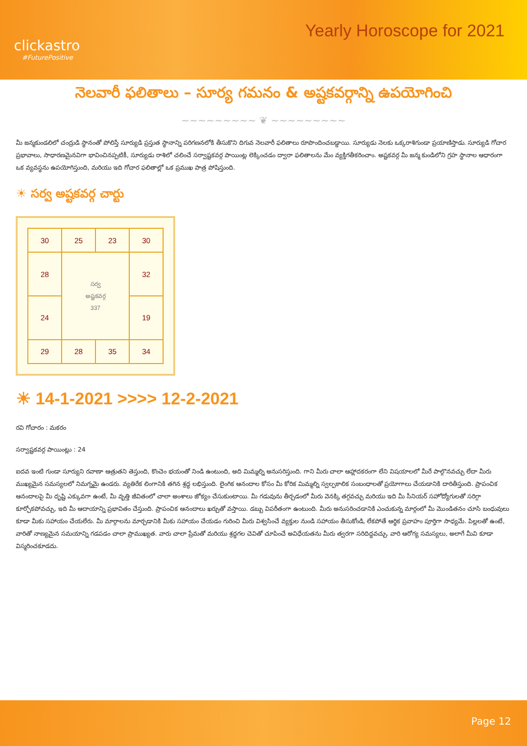clickastro
#FuturePositive
Yearly Horoscope for 2021
నెలవారీ ఫలితాలు – సూర్య గమనం & అష్టకవర్గాన్ని ఉపయోగించి
~~~~~~~~~ ❦ ~~~~~~~~~
మీ జన్మకుండలిలో చంద్రుడి స్థానంతో పోలిస్తే సూర్యుడి ప్రస్తుత స్థానాన్ని పరిగణనలోకి తీసుకొని దిగువ నెలవారీ ఫలితాలు రూపొందించబడ్డాయి. సూర్యుడు నెలకు ఒక్కరాశిగుండా ప్రయాణిస్తాడు. సూర్యుడి గోచార ప్రభావాలు, సాధారణమైనవిగా భావించినప్పటికీ, సూర్యుడు రాశిలో చలించే సర్వాష్టకవర్గ పాయింట్ల లెక్కించడం ద్వారా ఫలితాలను మేం వ్యక్తిగతీకరించాం. అష్టకవర్గ మీ జన్మ కుండిలోని గ్రహ స్థానాల ఆధారంగా ఒక వ్యవస్థను ఉపయోగిస్తుంది, మరియు ఇది గోచార ఫలితాల్లో ఒక ప్రముఖ పాత్ర పోషిస్తుంది.
☀ సర్వ అష్టకవర్గ చార్టు
| 30 | 25 | 23 | 30 |
| 28 | సర్వ అష్టకవర్గ 337 | | 32 |
| 24 | | | 19 |
| 29 | 28 | 35 | 34 |
☀ 14-1-2021 >>>> 12-2-2021
రవి గోచారం : మకరం
సర్వాష్టకవర్గ పాయింట్లు : 24
ఐదవ ఇంటి గుండా సూర్యుని రవాణా ఆత్రుతని తెస్తుంది, కొంచెం భయంతో నిండి ఉంటుంది, అది మిమ్మల్ని అనుసరిస్తుంది. గాని మీరు చాలా ఆహ్లాదకరంగా లేని విషయాలలో మీరే పాల్గొనవచ్చు లేదా మీరు ముఖ్యమైన సమస్యలలో నిమగ్నమై ఉండరు. వ్యతిరేక లింగానికి తగిన శ్రద్ధ లభిస్తుంది. లైంగిక ఆనందాల కోసం మీ కోరిక మిమ్మల్ని స్వల్పకాలిక సంబంధాలతో ప్రయోగాలు చేయడానికి దారితీస్తుంది. ప్రాపంచిక ఆనందాలపై మీ దృష్టి ఎక్కువగా ఉంటే, మీ వృత్తి జీవితంలో చాలా అంశాలు జోక్యం చేసుకుంటాయి. మీ గడువును తీర్చడంలో మీరు వెనక్కి తగ్గవచ్చు మరియు ఇది మీ సీనియర్ సహోద్యోగులతో సరిగ్గా కూర్చోకపోవచ్చు, ఇది మీ ఆదాయాన్ని ప్రభావితం చేస్తుంది. ప్రాపంచిక ఆనందాలు ఖర్చుతో వస్తాయి. డబ్బు విపరీతంగా ఉంటుంది. మీరు అనుసరించడానికి ఎంచుకున్న మార్గంలో మీ మొండితనం చూసి బంధువులు కూడా మీకు సహాయం చేయలేరు. మీ మార్గాలను మార్చడానికి మీకు సహాయం చేయడం గురించి మీరు విశ్వసించే వ్యక్తుల నుండి సహాయం తీసుకోండి, లేకపోతే ఆర్థిక ప్రవాహం పూర్తిగా సాధ్యమే. పిల్లలతో ఉంటే, వారితో నాణ్యమైన సమయాన్ని గడపడం చాలా ప్రాముఖ్యత. వారు చాలా ప్రేమతో మరియు శ్రద్ధగల చెవితో చూపించే అవిధేయతను మీరు త్వరగా సరిదిద్దవచ్చు. వారి ఆరోగ్య సమస్యలు, అలాగే మీవి కూడా విస్మరించకూడదు.
Page 12